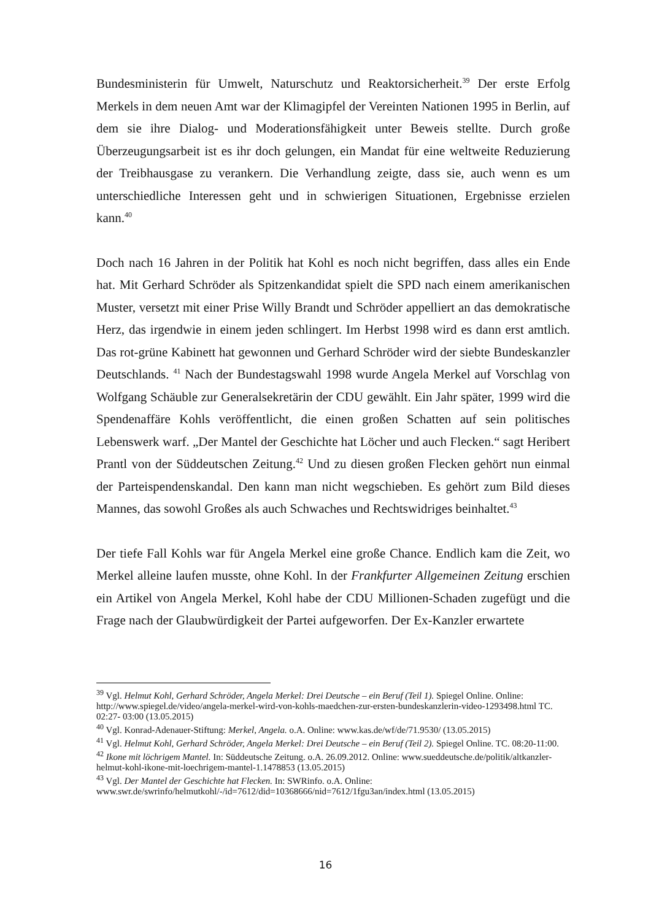Bundesministerin für Umwelt, Naturschutz und Reaktorsicherheit.<sup>39</sup> Der erste Erfolg Merkels in dem neuen Amt war der Klimagipfel der Vereinten Nationen 1995 in Berlin, auf dem sie ihre Dialog- und Moderationsfähigkeit unter Beweis stellte. Durch große Überzeugungsarbeit ist es ihr doch gelungen, ein Mandat für eine weltweite Reduzierung der Treibhausgase zu verankern. Die Verhandlung zeigte, dass sie, auch wenn es um unterschiedliche Interessen geht und in schwierigen Situationen, Ergebnisse erzielen kann.<sup>40</sup>
Doch nach 16 Jahren in der Politik hat Kohl es noch nicht begriffen, dass alles ein Ende hat. Mit Gerhard Schröder als Spitzenkandidat spielt die SPD nach einem amerikanischen Muster, versetzt mit einer Prise Willy Brandt und Schröder appelliert an das demokratische Herz, das irgendwie in einem jeden schlingert. Im Herbst 1998 wird es dann erst amtlich. Das rot-grüne Kabinett hat gewonnen und Gerhard Schröder wird der siebte Bundeskanzler Deutschlands. <sup>41</sup> Nach der Bundestagswahl 1998 wurde Angela Merkel auf Vorschlag von Wolfgang Schäuble zur Generalsekretärin der CDU gewählt. Ein Jahr später, 1999 wird die Spendenaffäre Kohls veröffentlicht, die einen großen Schatten auf sein politisches Lebenswerk warf. „Der Mantel der Geschichte hat Löcher und auch Flecken.“ sagt Heribert Prantl von der Süddeutschen Zeitung.<sup>42</sup> Und zu diesen großen Flecken gehört nun einmal der Parteispendenskandal. Den kann man nicht wegschieben. Es gehört zum Bild dieses Mannes, das sowohl Großes als auch Schwaches und Rechtswidriges beinhaltet.<sup>43</sup>
Der tiefe Fall Kohls war für Angela Merkel eine große Chance. Endlich kam die Zeit, wo Merkel alleine laufen musste, ohne Kohl. In der Frankfurter Allgemeinen Zeitung erschien ein Artikel von Angela Merkel, Kohl habe der CDU Millionen-Schaden zugefügt und die Frage nach der Glaubwürdigkeit der Partei aufgeworfen. Der Ex-Kanzler erwartete
<sup>39</sup> Vgl. Helmut Kohl, Gerhard Schröder, Angela Merkel: Drei Deutsche – ein Beruf (Teil 1). Spiegel Online. Online: http://www.spiegel.de/video/angela-merkel-wird-von-kohls-maedchen-zur-ersten-bundeskanzlerin-video-1293498.html TC. 02:27- 03:00 (13.05.2015)
<sup>40</sup> Vgl. Konrad-Adenauer-Stiftung: Merkel, Angela. o.A. Online: www.kas.de/wf/de/71.9530/ (13.05.2015)
<sup>41</sup> Vgl. Helmut Kohl, Gerhard Schröder, Angela Merkel: Drei Deutsche – ein Beruf (Teil 2). Spiegel Online. TC. 08:20-11:00.
<sup>42</sup> Ikone mit löchrigem Mantel. In: Süddeutsche Zeitung. o.A. 26.09.2012. Online: www.sueddeutsche.de/politik/altkanzler-helmut-kohl-ikone-mit-loechrigem-mantel-1.1478853 (13.05.2015)
<sup>43</sup> Vgl. Der Mantel der Geschichte hat Flecken. In: SWRinfo. o.A. Online: www.swr.de/swrinfo/helmutkohl/-/id=7612/did=10368666/nid=7612/1fgu3an/index.html (13.05.2015)
16